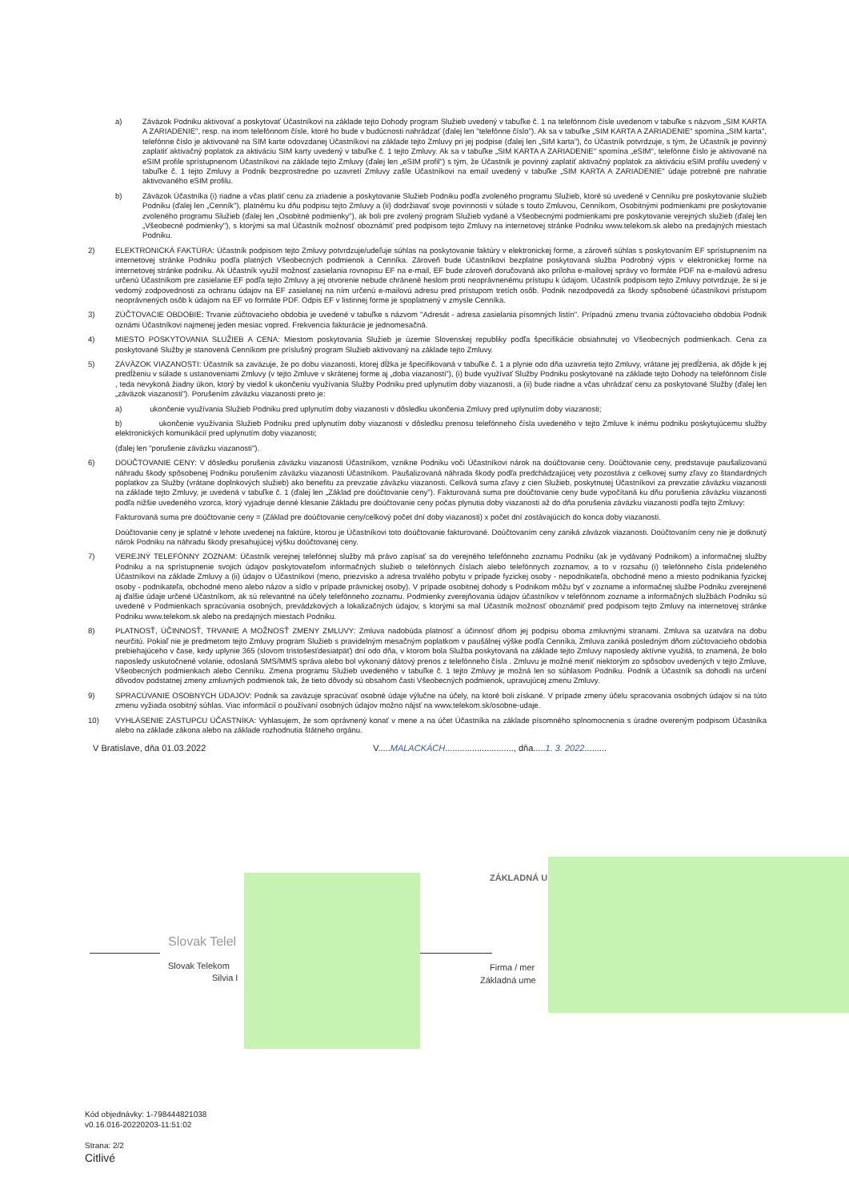a) Záväzok Podniku aktivovať a poskytovať Účastníkovi na základe tejto Dohody program Služieb uvedený v tabuľke č. 1 na telefónnom čísle uvedenom v tabuľke s názvom „SIM KARTA A ZARIADENIE", resp. na inom telefónnom čísle, ktoré ho bude v budúcnosti nahrádzať (ďalej len "telefónne číslo"). Ak sa v tabuľke „SIM KARTA A ZARIADENIE" spomína „SIM karta", telefónne číslo je aktivované na SIM karte odovzdanej Účastníkovi na základe tejto Zmluvy pri jej podpise (ďalej len „SIM karta"), čo Účastník potvrdzuje, s tým, že Účastník je povinný zaplatiť aktivačný poplatok za aktiváciu SIM karty uvedený v tabuľke č. 1 tejto Zmluvy. Ak sa v tabuľke „SIM KARTA A ZARIADENIE" spomína „eSIM", telefónne číslo je aktivované na eSIM profile sprístupnenom Účastníkovi na základe tejto Zmluvy (ďalej len „eSIM profil") s tým, že Účastník je povinný zaplatiť aktivačný poplatok za aktiváciu eSIM profilu uvedený v tabuľke č. 1 tejto Zmluvy a Podnik bezprostredne po uzavretí Zmluvy zašle Účastníkovi na email uvedený v tabuľke „SIM KARTA A ZARIADENIE" údaje potrebné pre nahratie aktivovaného eSIM profilu.
b) Záväzok Účastníka (i) riadne a včas platiť cenu za zriadenie a poskytovanie Služieb Podniku podľa zvoleného programu Služieb, ktoré sú uvedené v Cenníku pre poskytovanie služieb Podniku (ďalej len „Cenník"), platnému ku dňu podpisu tejto Zmluvy a (ii) dodržiavať svoje povinnosti v súlade s touto Zmluvou, Cenníkom, Osobitnými podmienkami pre poskytovanie zvoleného programu Služieb (ďalej len „Osobitné podmienky"), ak boli pre zvolený program Služieb vydané a Všeobecnými podmienkami pre poskytovanie verejných služieb (ďalej len „Všeobecné podmienky"), s ktorými sa mal Účastník možnosť oboznámiť pred podpisom tejto Zmluvy na internetovej stránke Podniku www.telekom.sk alebo na predajných miestach Podniku.
2) ELEKTRONICKÁ FAKTÚRA: Účastník podpisom tejto Zmluvy potvrdzuje/udeľuje súhlas na poskytovanie faktúry v elektronickej forme, a zároveň súhlas s poskytovaním EF sprístupnením na internetovej stránke Podniku podľa platných Všeobecných podmienok a Cenníka. Zároveň bude Účastníkovi bezplatne poskytovaná služba Podrobný výpis v elektronickej forme na internetovej stránke podniku. Ak Účastník využil možnosť zasielania rovnopisu EF na e-mail, EF bude zároveň doručovaná ako príloha e-mailovej správy vo formáte PDF na e-mailovú adresu určenú Účastníkom pre zasielanie EF podľa tejto Zmluvy a jej otvorenie nebude chránené heslom proti neoprávnenému prístupu k údajom. Účastník podpisom tejto Zmluvy potvrdzuje, že si je vedomý zodpovednosti za ochranu údajov na EF zasielanej na ním určenú e-mailovú adresu pred prístupom tretích osôb. Podnik nezodpovedá za škody spôsobené účastníkovi prístupom neoprávnených osôb k údajom na EF vo formáte PDF. Odpis EF v listinnej forme je spoplatnený v zmysle Cenníka.
3) ZÚČTOVACIE OBDOBIE: Trvanie zúčtovacieho obdobia je uvedené v tabuľke s názvom "Adresát - adresa zasielania písomných listín". Prípadnú zmenu trvania zúčtovacieho obdobia Podnik oznámi Účastníkovi najmenej jeden mesiac vopred. Frekvencia fakturácie je jednomesačná.
4) MIESTO POSKYTOVANIA SLUŽIEB A CENA: Miestom poskytovania Služieb je územie Slovenskej republiky podľa špecifikácie obsiahnutej vo Všeobecných podmienkach. Cena za poskytované Služby je stanovená Cenníkom pre príslušný program Služieb aktivovaný na základe tejto Zmluvy.
5) ZÁVÄZOK VIAZANOSTI: Účastník sa zaväzuje, že po dobu viazanosti, ktorej dĺžka je špecifikovaná v tabuľke č. 1 a plynie odo dňa uzavretia tejto Zmluvy, vrátane jej predĺženia, ak dôjde k jej predĺženiu v súlade s ustanoveniami Zmluvy (v tejto Zmluve v skrátenej forme aj „doba viazanosti"), (i) bude využívať Služby Podniku poskytované na základe tejto Dohody na telefónnom čísle , teda nevykoná žiadny úkon, ktorý by viedol k ukončeniu využívania Služby Podniku pred uplynutím doby viazanosti, a (ii) bude riadne a včas uhrádzať cenu za poskytované Služby (ďalej len „záväzok viazanosti"). Porušením záväzku viazanosti preto je:
a) ukončenie využívania Služieb Podniku pred uplynutím doby viazanosti v dôsledku ukončenia Zmluvy pred uplynutím doby viazanosti;
b) ukončenie využívania Služieb Podniku pred uplynutím doby viazanosti v dôsledku prenosu telefónneho čísla uvedeného v tejto Zmluve k inému podniku poskytujúcemu služby elektronických komunikácií pred uplynutím doby viazanosti;
(ďalej len "porušenie záväzku viazanosti").
6) DOÚČTOVANIE CENY: V dôsledku porušenia záväzku viazanosti Účastníkom, vznikne Podniku voči Účastníkovi nárok na doúčtovanie ceny. Doúčtovanie ceny, predstavuje paušalizovanú náhradu škody spôsobenej Podniku porušením záväzku viazanosti Účastníkom. Paušalizovaná náhrada škody podľa predchádzajúcej vety pozostáva z celkovej sumy zľavy zo štandardných poplatkov za Služby (vrátane doplnkových služieb) ako benefitu za prevzatie záväzku viazanosti. Celková suma zľavy z cien Služieb, poskytnutej Účastníkovi za prevzatie záväzku viazanosti na základe tejto Zmluvy, je uvedená v tabuľke č. 1 (ďalej len „Základ pre doúčtovanie ceny"). Fakturovaná suma pre doúčtovanie ceny bude vypočítaná ku dňu porušenia záväzku viazanosti podľa nižšie uvedeného vzorca, ktorý vyjadruje denné klesanie Základu pre doúčtovanie ceny počas plynutia doby viazanosti až do dňa porušenia záväzku viazanosti podľa tejto Zmluvy:
Fakturovaná suma pre doúčtovanie ceny = (Základ pre doúčtovanie ceny/celkový počet dní doby viazanosti) x počet dní zostávajúcich do konca doby viazanosti.
Doúčtovanie ceny je splatné v lehote uvedenej na faktúre, ktorou je Účastníkovi toto doúčtovanie fakturované. Doúčtovaním ceny zaniká záväzok viazanosti. Doúčtovaním ceny nie je dotknutý nárok Podniku na náhradu škody presahujúcej výšku doúčtovanej ceny.
7) VEREJNÝ TELEFÓNNY ZOZNAM: Účastník verejnej telefónnej služby má právo zapísať sa do verejného telefónneho zoznamu Podniku (ak je vydávaný Podnikom) a informačnej služby Podniku a na sprístupnenie svojich údajov poskytovateľom informačných služieb o telefónnych číslach alebo telefónnych zoznamov, a to v rozsahu (i) telefónneho čísla prideleného Účastníkovi na základe Zmluvy a (ii) údajov o Účastníkovi (meno, priezvisko a adresa trvalého pobytu v prípade fyzickej osoby - nepodnikateľa, obchodné meno a miesto podnikania fyzickej osoby - podnikateľa, obchodné meno alebo názov a sídlo v prípade právnickej osoby). V prípade osobitnej dohody s Podnikom môžu byť v zozname a informačnej službe Podniku zverejnené aj ďalšie údaje určené Účastníkom, ak sú relevantné na účely telefónneho zoznamu. Podmienky zverejňovania údajov účastníkov v telefónnom zozname a informačných službách Podniku sú uvedené v Podmienkach spracúvania osobných, prevádzkových a lokalizačných údajov, s ktorými sa mal Účastník možnosť oboznámiť pred podpisom tejto Zmluvy na internetovej stránke Podniku www.telekom.sk alebo na predajných miestach Podniku.
8) PLATNOSŤ, ÚČINNOSŤ, TRVANIE A MOŽNOSŤ ZMENY ZMLUVY: Zmluva nadobúda platnosť a účinnosť dňom jej podpisu oboma zmluvnými stranami. Zmluva sa uzatvára na dobu neurčitú. Pokiaľ nie je predmetom tejto Zmluvy program Služieb s pravidelným mesačným poplatkom v paušálnej výške podľa Cenníka, Zmluva zaniká posledným dňom zúčtovacieho obdobia prebiehajúceho v čase, kedy uplynie 365 (slovom tristošesťdesiatpäť) dní odo dňa, v ktorom bola Služba poskytovaná na základe tejto Zmluvy naposledy aktívne využitá, to znamená, že bolo naposledy uskutočnené volanie, odoslaná SMS/MMS správa alebo bol vykonaný dátový prenos z telefónneho čísla . Zmluvu je možné meniť niektorým zo spôsobov uvedených v tejto Zmluve, Všeobecných podmienkach alebo Cenníku. Zmena programu Služieb uvedeného v tabuľke č. 1 tejto Zmluvy je možná len so súhlasom Podniku. Podnik a Účastník sa dohodli na určení dôvodov podstatnej zmeny zmluvných podmienok tak, že tieto dôvody sú obsahom časti Všeobecných podmienok, upravujúcej zmenu Zmluvy.
9) SPRACÚVANIE OSOBNÝCH ÚDAJOV: Podnik sa zaväzuje spracúvať osobné údaje výlučne na účely, na ktoré boli získané. V prípade zmeny účelu spracovania osobných údajov si na túto zmenu vyžiada osobitný súhlas. Viac informácií o používaní osobných údajov možno nájsť na www.telekom.sk/osobne-udaje.
10) VYHLÁSENIE ZÁSTUPCU ÚČASTNÍKA: Vyhlasujem, že som oprávnený konať v mene a na účet Účastníka na základe písomného splnomocnenia s úradne overeným podpisom Účastníka alebo na základe zákona alebo na základe rozhodnutia štátneho orgánu.
V Bratislave, dňa 01.03.2022 V.....MALACKÁCH............................, dňa.....1. 3. 2022.........
Slovak Telel
Slovak Telekom
Silvia I
ZÁKLADNÁ U
Firma / mer
Základná ume
Kód objednávky: 1-798444821038
v0.16.016-20220203-11:51:02
Strana: 2/2
Citlivé